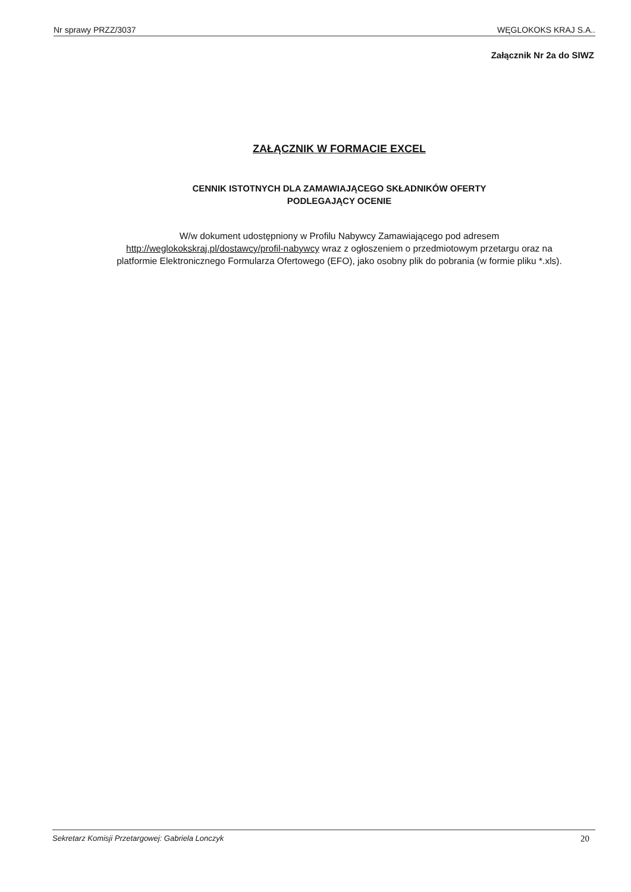Nr sprawy PRZZ/3037 WĘGLOKOKS KRAJ S.A..
Załącznik Nr 2a do SIWZ
ZAŁĄCZNIK W FORMACIE EXCEL
CENNIK ISTOTNYCH DLA ZAMAWIAJĄCEGO SKŁADNIKÓW OFERTY
PODLEGAJĄCY OCENIE
W/w dokument udostępniony w Profilu Nabywcy Zamawiającego pod adresem http://weglokokskraj.pl/dostawcy/profil-nabywcy wraz z ogłoszeniem o przedmiotowym przetargu oraz na platformie Elektronicznego Formularza Ofertowego (EFO), jako osobny plik do pobrania (w formie pliku *.xls).
Sekretarz Komisji Przetargowej: Gabriela Lonczyk 20